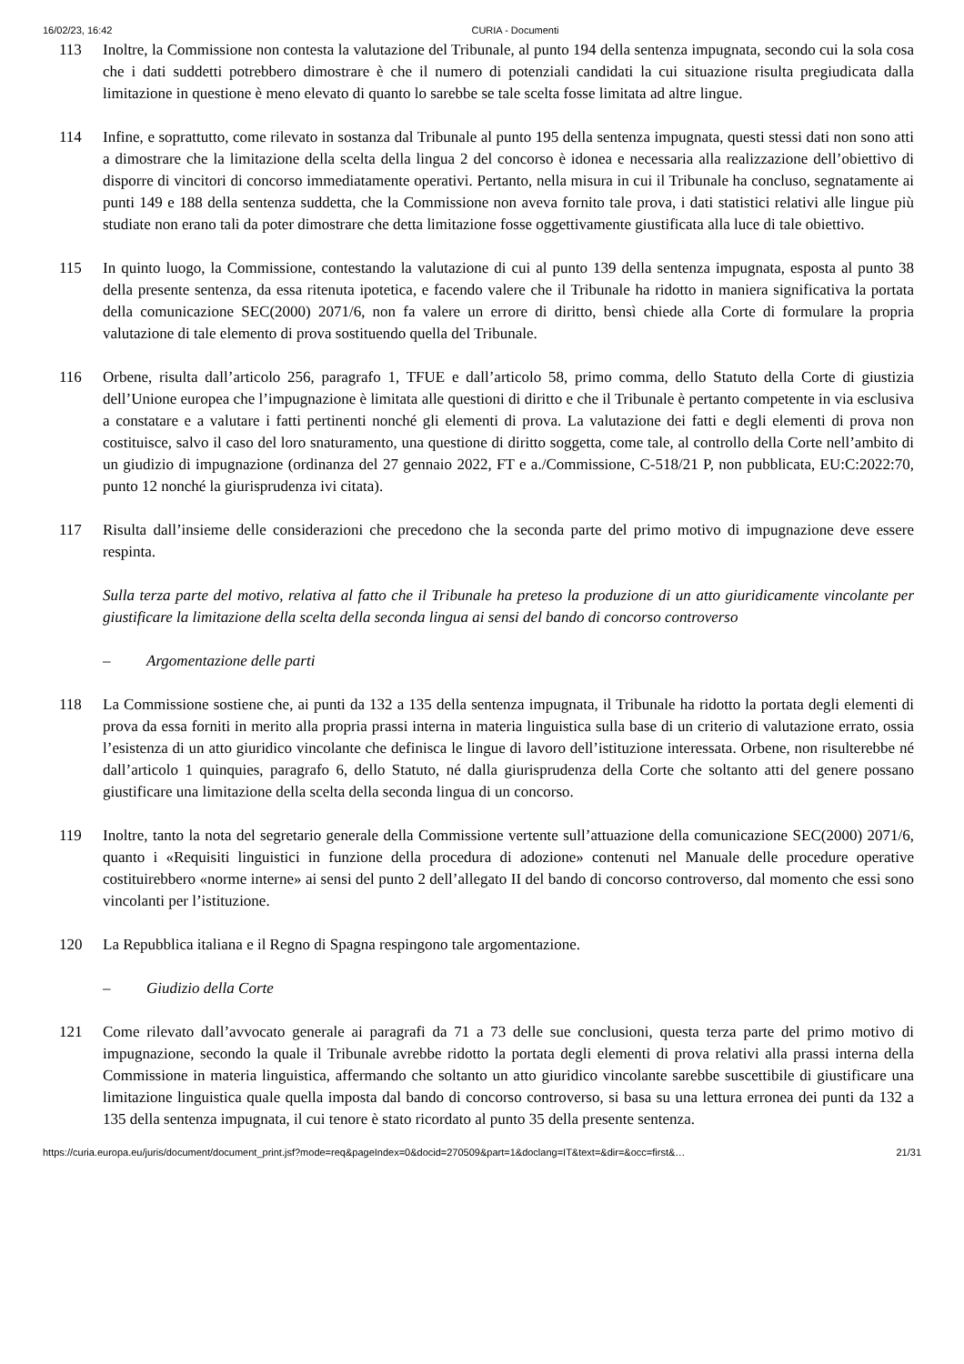16/02/23, 16:42 CURIA - Documenti
113 Inoltre, la Commissione non contesta la valutazione del Tribunale, al punto 194 della sentenza impugnata, secondo cui la sola cosa che i dati suddetti potrebbero dimostrare è che il numero di potenziali candidati la cui situazione risulta pregiudicata dalla limitazione in questione è meno elevato di quanto lo sarebbe se tale scelta fosse limitata ad altre lingue.
114 Infine, e soprattutto, come rilevato in sostanza dal Tribunale al punto 195 della sentenza impugnata, questi stessi dati non sono atti a dimostrare che la limitazione della scelta della lingua 2 del concorso è idonea e necessaria alla realizzazione dell’obiettivo di disporre di vincitori di concorso immediatamente operativi. Pertanto, nella misura in cui il Tribunale ha concluso, segnatamente ai punti 149 e 188 della sentenza suddetta, che la Commissione non aveva fornito tale prova, i dati statistici relativi alle lingue più studiate non erano tali da poter dimostrare che detta limitazione fosse oggettivamente giustificata alla luce di tale obiettivo.
115 In quinto luogo, la Commissione, contestando la valutazione di cui al punto 139 della sentenza impugnata, esposta al punto 38 della presente sentenza, da essa ritenuta ipotetica, e facendo valere che il Tribunale ha ridotto in maniera significativa la portata della comunicazione SEC(2000) 2071/6, non fa valere un errore di diritto, bensì chiede alla Corte di formulare la propria valutazione di tale elemento di prova sostituendo quella del Tribunale.
116 Orbene, risulta dall’articolo 256, paragrafo 1, TFUE e dall’articolo 58, primo comma, dello Statuto della Corte di giustizia dell’Unione europea che l’impugnazione è limitata alle questioni di diritto e che il Tribunale è pertanto competente in via esclusiva a constatare e a valutare i fatti pertinenti nonché gli elementi di prova. La valutazione dei fatti e degli elementi di prova non costituisce, salvo il caso del loro snaturamento, una questione di diritto soggetta, come tale, al controllo della Corte nell’ambito di un giudizio di impugnazione (ordinanza del 27 gennaio 2022, FT e a./Commissione, C-518/21 P, non pubblicata, EU:C:2022:70, punto 12 nonché la giurisprudenza ivi citata).
117 Risulta dall’insieme delle considerazioni che precedono che la seconda parte del primo motivo di impugnazione deve essere respinta.
Sulla terza parte del motivo, relativa al fatto che il Tribunale ha preteso la produzione di un atto giuridicamente vincolante per giustificare la limitazione della scelta della seconda lingua ai sensi del bando di concorso controverso
– Argomentazione delle parti
118 La Commissione sostiene che, ai punti da 132 a 135 della sentenza impugnata, il Tribunale ha ridotto la portata degli elementi di prova da essa forniti in merito alla propria prassi interna in materia linguistica sulla base di un criterio di valutazione errato, ossia l’esistenza di un atto giuridico vincolante che definisca le lingue di lavoro dell’istituzione interessata. Orbene, non risulterebbe né dall’articolo 1 quinquies, paragrafo 6, dello Statuto, né dalla giurisprudenza della Corte che soltanto atti del genere possano giustificare una limitazione della scelta della seconda lingua di un concorso.
119 Inoltre, tanto la nota del segretario generale della Commissione vertente sull’attuazione della comunicazione SEC(2000) 2071/6, quanto i «Requisiti linguistici in funzione della procedura di adozione» contenuti nel Manuale delle procedure operative costituirebbero «norme interne» ai sensi del punto 2 dell’allegato II del bando di concorso controverso, dal momento che essi sono vincolanti per l’istituzione.
120 La Repubblica italiana e il Regno di Spagna respingono tale argomentazione.
– Giudizio della Corte
121 Come rilevato dall’avvocato generale ai paragrafi da 71 a 73 delle sue conclusioni, questa terza parte del primo motivo di impugnazione, secondo la quale il Tribunale avrebbe ridotto la portata degli elementi di prova relativi alla prassi interna della Commissione in materia linguistica, affermando che soltanto un atto giuridico vincolante sarebbe suscettibile di giustificare una limitazione linguistica quale quella imposta dal bando di concorso controverso, si basa su una lettura erronea dei punti da 132 a 135 della sentenza impugnata, il cui tenore è stato ricordato al punto 35 della presente sentenza.
https://curia.europa.eu/juris/document/document_print.jsf?mode=req&pageIndex=0&docid=270509&part=1&doclang=IT&text=&dir=&occ=first&… 21/31